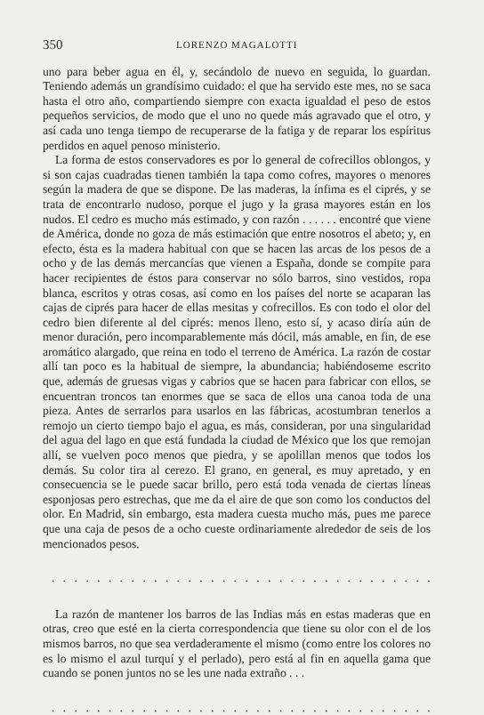350 LORENZO MAGALOTTI
uno para beber agua en él, y, secándolo de nuevo en seguida, lo guardan. Teniendo además un grandísimo cuidado: el que ha servido este mes, no se saca hasta el otro año, compartiendo siempre con exacta igualdad el peso de estos pequeños servicios, de modo que el uno no quede más agravado que el otro, y así cada uno tenga tiempo de recuperarse de la fatiga y de reparar los espíritus perdidos en aquel penoso ministerio.
La forma de estos conservadores es por lo general de cofrecillos oblongos, y si son cajas cuadradas tienen también la tapa como cofres, mayores o menores según la madera de que se dispone. De las maderas, la ínfima es el ciprés, y se trata de encontrarlo nudoso, porque el jugo y la grasa mayores están en los nudos. El cedro es mucho más estimado, y con razón . . . . . . encontré que viene de América, donde no goza de más estimación que entre nosotros el abeto; y, en efecto, ésta es la madera habitual con que se hacen las arcas de los pesos de a ocho y de las demás mercancías que vienen a España, donde se compite para hacer recipientes de éstos para conservar no sólo barros, sino vestidos, ropa blanca, escritos y otras cosas, así como en los países del norte se acaparan las cajas de ciprés para hacer de ellas mesitas y cofrecillos. Es con todo el olor del cedro bien diferente al del ciprés: menos lleno, esto sí, y acaso diría aún de menor duración, pero incomparablemente más dócil, más amable, en fin, de ese aromático alargado, que reina en todo el terreno de América. La razón de costar allí tan poco es la habitual de siempre, la abundancia; habiéndoseme escrito que, además de gruesas vigas y cabrios que se hacen para fabricar con ellos, se encuentran troncos tan enormes que se saca de ellos una canoa toda de una pieza. Antes de serrarlos para usarlos en las fábricas, acostumbran tenerlos a remojo un cierto tiempo bajo el agua, es más, consideran, por una singularidad del agua del lago en que está fundada la ciudad de México que los que remojan allí, se vuelven poco menos que piedra, y se apolillan menos que todos los demás. Su color tira al cerezo. El grano, en general, es muy apretado, y en consecuencia se le puede sacar brillo, pero está toda venada de ciertas líneas esponjosas pero estrechas, que me da el aire de que son como los conductos del olor. En Madrid, sin embargo, esta madera cuesta mucho más, pues me parece que una caja de pesos de a ocho cueste ordinariamente alrededor de seis de los mencionados pesos.
. . . . . . . . . . . . . . . . . . . . . . . . . . . . . . . . . . . . . . . . . . . . . . . . . . . . . . . . .
La razón de mantener los barros de las Indias más en estas maderas que en otras, creo que esté en la cierta correspondencia que tiene su olor con el de los mismos barros, no que sea verdaderamente el mismo (como entre los colores no es lo mismo el azul turquí y el perlado), pero está al fin en aquella gama que cuando se ponen juntos no se les une nada extraño . . .
. . . . . . . . . . . . . . . . . . . . . . . . . . . . . . . . . . . . . . . . . . . . . . . . . . . . . . . . .